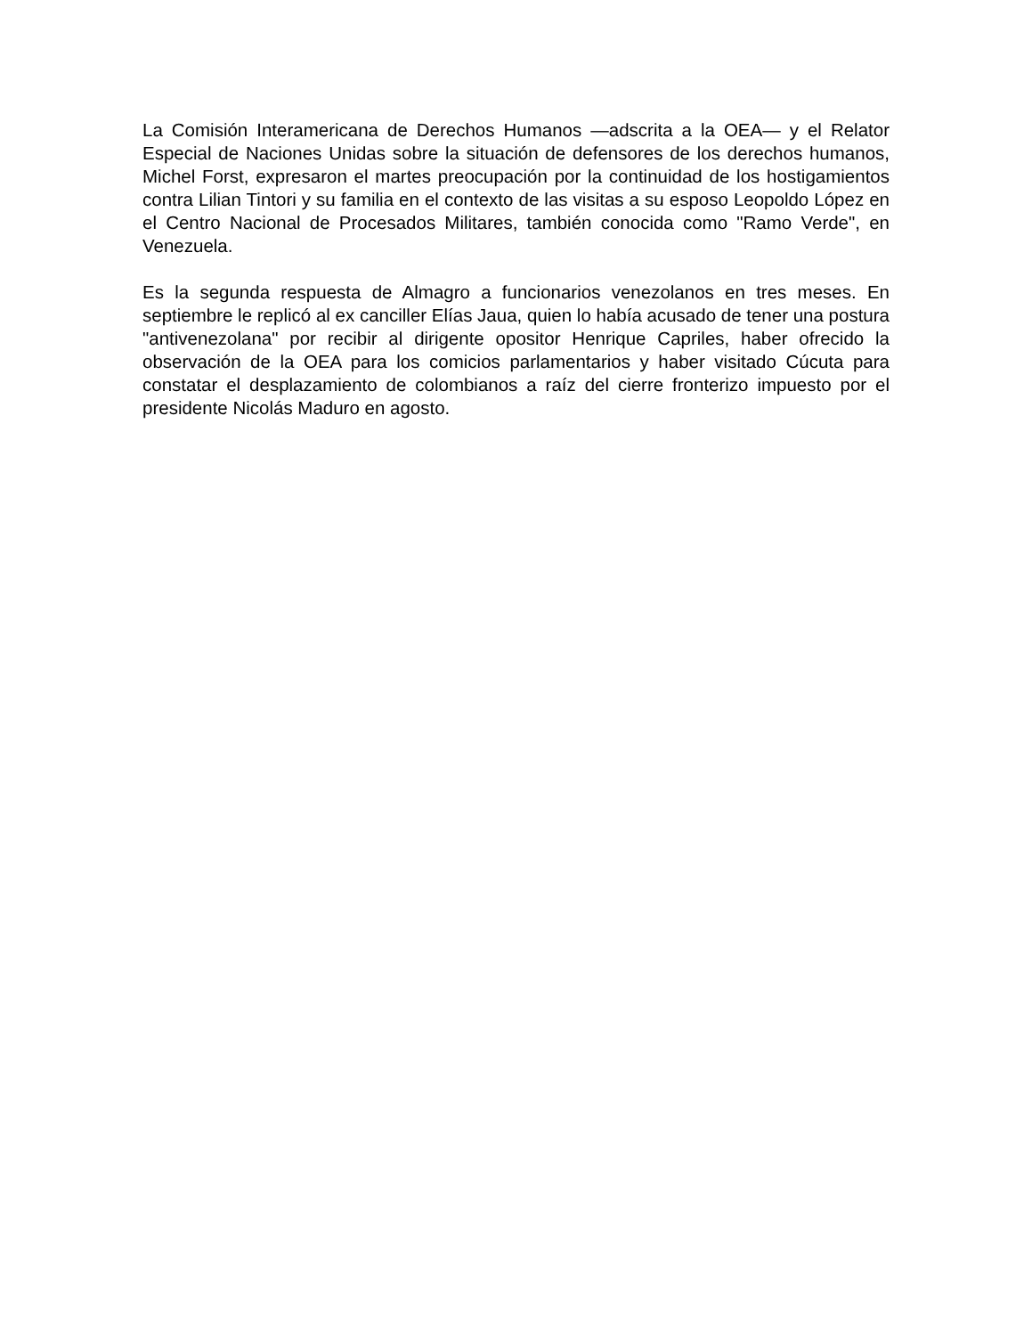La Comisión Interamericana de Derechos Humanos —adscrita a la OEA— y el Relator Especial de Naciones Unidas sobre la situación de defensores de los derechos humanos, Michel Forst, expresaron el martes preocupación por la continuidad de los hostigamientos contra Lilian Tintori y su familia en el contexto de las visitas a su esposo Leopoldo López en el Centro Nacional de Procesados Militares, también conocida como "Ramo Verde", en Venezuela.
Es la segunda respuesta de Almagro a funcionarios venezolanos en tres meses. En septiembre le replicó al ex canciller Elías Jaua, quien lo había acusado de tener una postura "antivenezolana" por recibir al dirigente opositor Henrique Capriles, haber ofrecido la observación de la OEA para los comicios parlamentarios y haber visitado Cúcuta para constatar el desplazamiento de colombianos a raíz del cierre fronterizo impuesto por el presidente Nicolás Maduro en agosto.